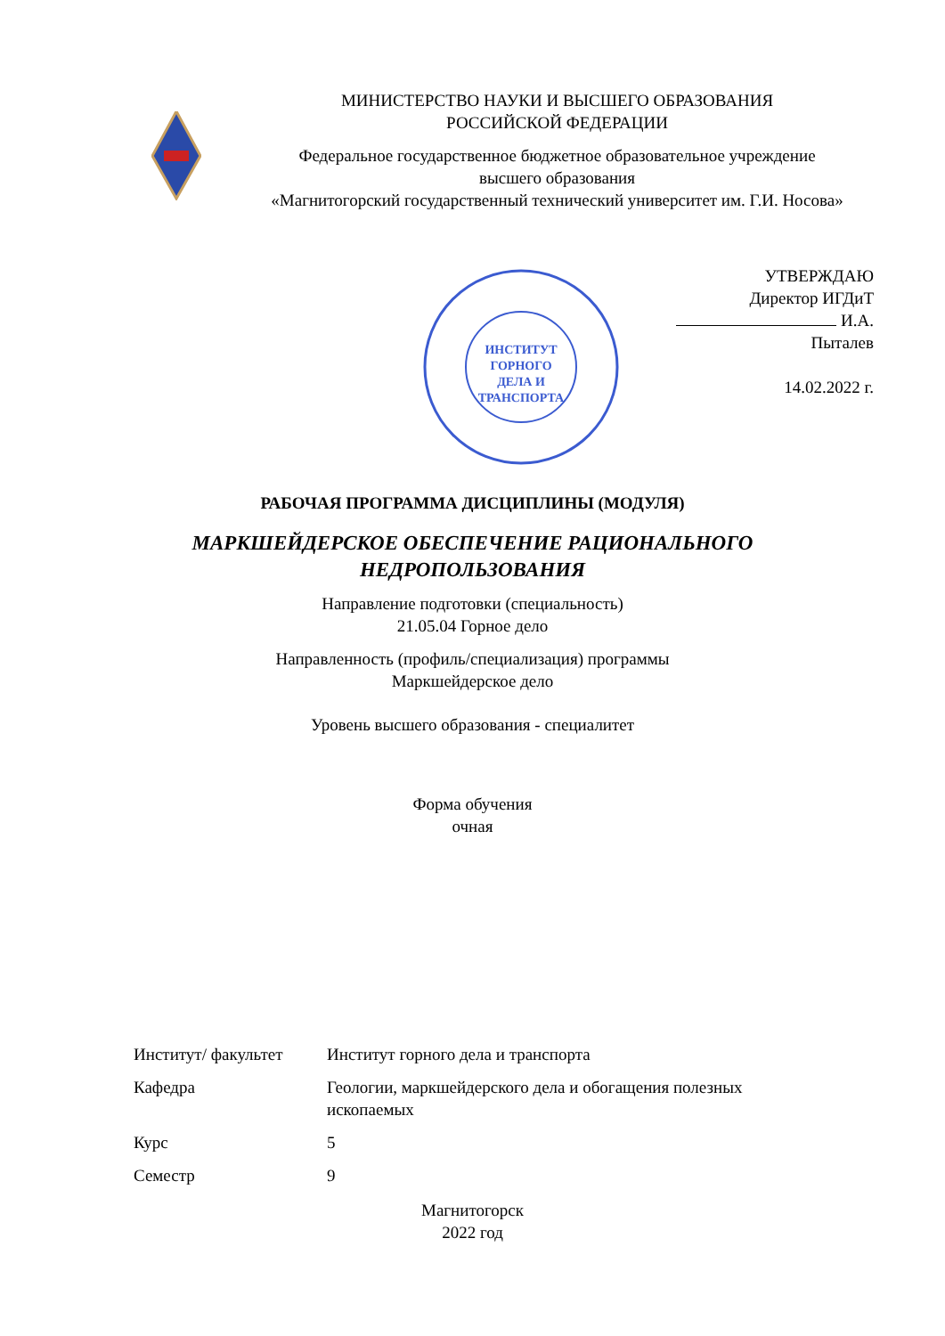МИНИСТЕРСТВО НАУКИ И ВЫСШЕГО ОБРАЗОВАНИЯ
РОССИЙСКОЙ ФЕДЕРАЦИИ
Федеральное государственное бюджетное образовательное учреждение
высшего образования
«Магнитогорский государственный технический университет им. Г.И. Носова»
ИНСТИТУТ
ГОРНОГО
ДЕЛА И
ТРАНСПОРТА
УТВЕРЖДАЮ
Директор ИГДиТ
И.А. Пыталев
14.02.2022 г.
РАБОЧАЯ ПРОГРАММА ДИСЦИПЛИНЫ (МОДУЛЯ)
МАРКШЕЙДЕРСКОЕ ОБЕСПЕЧЕНИЕ РАЦИОНАЛЬНОГО
НЕДРОПОЛЬЗОВАНИЯ
Направление подготовки (специальность)
21.05.04 Горное дело
Направленность (профиль/специализация) программы
Маркшейдерское дело
Уровень высшего образования - специалитет
Форма обучения
очная
| Институт/ факультет | Институт горного дела и транспорта |
| Кафедра | Геологии, маркшейдерского дела и обогащения полезных ископаемых |
| Курс | 5 |
| Семестр | 9 |
Магнитогорск
2022 год